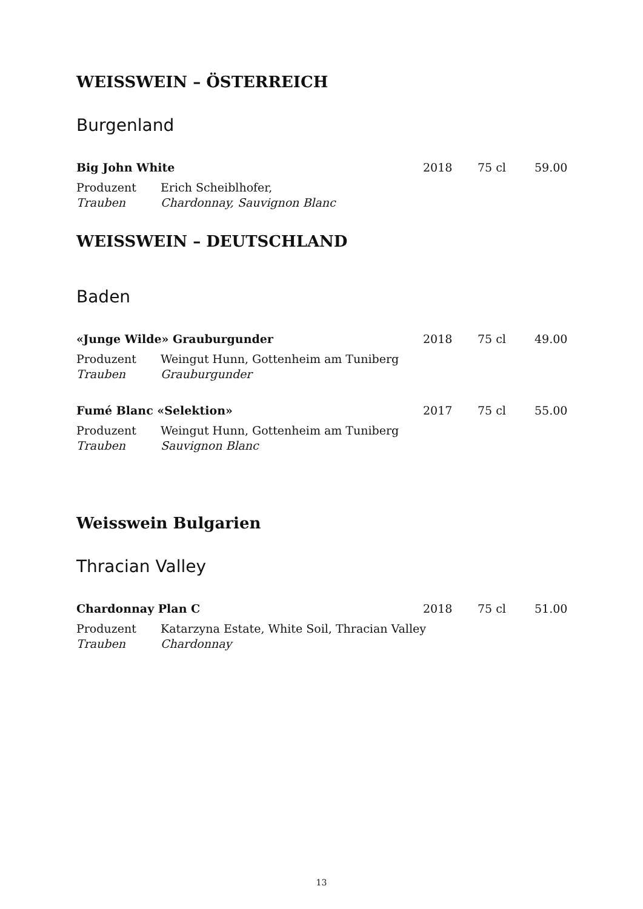WEISSWEIN – ÖSTERREICH
Burgenland
Big John White 2018 75 cl 59.00
Produzent Erich Scheiblhofer,
Trauben Chardonnay, Sauvignon Blanc
WEISSWEIN – DEUTSCHLAND
Baden
«Junge Wilde» Grauburgunder 2018 75 cl 49.00
Produzent Weingut Hunn, Gottenheim am Tuniberg
Trauben Grauburgunder
Fumé Blanc «Selektion» 2017 75 cl 55.00
Produzent Weingut Hunn, Gottenheim am Tuniberg
Trauben Sauvignon Blanc
Weisswein Bulgarien
Thracian Valley
Chardonnay Plan C 2018 75 cl 51.00
Produzent Katarzyna Estate, White Soil, Thracian Valley
Trauben Chardonnay
13